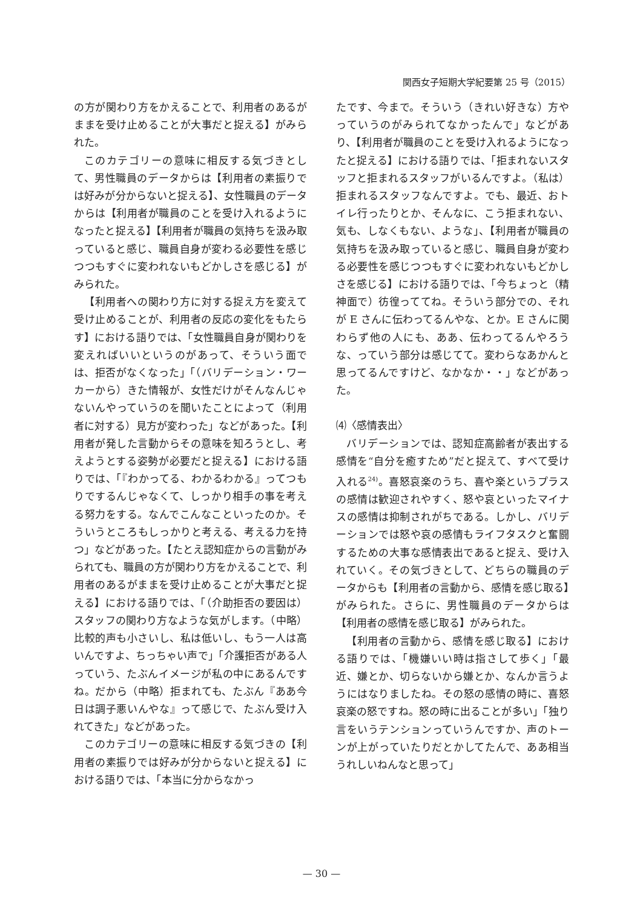関西女子短期大学紀要第 25 号（2015）
の方が関わり方をかえることで、利用者のあるがままを受け止めることが大事だと捉える】がみられた。
このカテゴリーの意味に相反する気づきとして、男性職員のデータからは【利用者の素振りでは好みが分からないと捉える】、女性職員のデータからは【利用者が職員のことを受け入れるようになったと捉える】【利用者が職員の気持ちを汲み取っていると感じ、職員自身が変わる必要性を感じつつもすぐに変われないもどかしさを感じる】がみられた。
【利用者への関わり方に対する捉え方を変えて受け止めることが、利用者の反応の変化をもたらす】における語りでは、「女性職員自身が関わりを変えればいいというのがあって、そういう面では、拒否がなくなった」「（バリデーション・ワーカーから）きた情報が、女性だけがそんなんじゃないんやっていうのを聞いたことによって（利用者に対する）見方が変わった」などがあった。【利用者が発した言動からその意味を知ろうとし、考えようとする姿勢が必要だと捉える】における語りでは、「『わかってる、わかるわかる』ってつもりでするんじゃなくて、しっかり相手の事を考える努力をする。なんでこんなこといったのか。そういうところもしっかりと考える、考える力を持つ」などがあった。【たとえ認知症からの言動がみられても、職員の方が関わり方をかえることで、利用者のあるがままを受け止めることが大事だと捉える】における語りでは、「（介助拒否の要因は）スタッフの関わり方なような気がします。（中略）比較的声も小さいし、私は低いし、もう一人は高いんですよ、ちっちゃい声で」「介護拒否がある人っていう、たぶんイメージが私の中にあるんですね。だから（中略）拒まれても、たぶん『ああ今日は調子悪いんやな』って感じで、たぶん受け入れてきた」などがあった。
このカテゴリーの意味に相反する気づきの【利用者の素振りでは好みが分からないと捉える】における語りでは、「本当に分からなかっ
たです、今まで。そういう（きれい好きな）方やっていうのがみられてなかったんで」などがあり、【利用者が職員のことを受け入れるようになったと捉える】における語りでは、「拒まれないスタッフと拒まれるスタッフがいるんですよ。（私は）拒まれるスタッフなんですよ。でも、最近、おトイレ行ったりとか、そんなに、こう拒まれない、気も、しなくもない、ような」、【利用者が職員の気持ちを汲み取っていると感じ、職員自身が変わる必要性を感じつつもすぐに変われないもどかしさを感じる】における語りでは、「今ちょっと（精神面で）彷徨っててね。そういう部分での、それが E さんに伝わってるんやな、とか。E さんに関わらず他の人にも、ああ、伝わってるんやろうな、っていう部分は感じてて。変わらなあかんと思ってるんですけど、なかなか・・」などがあった。
⑷〈感情表出〉
バリデーションでは、認知症高齢者が表出する感情を“自分を癒すため”だと捉えて、すべて受け入れる<sup>24)</sup>。喜怒哀楽のうち、喜や楽というプラスの感情は歓迎されやすく、怒や哀といったマイナスの感情は抑制されがちである。しかし、バリデーションでは怒や哀の感情もライフタスクと奮闘するための大事な感情表出であると捉え、受け入れていく。その気づきとして、どちらの職員のデータからも【利用者の言動から、感情を感じ取る】がみられた。さらに、男性職員のデータからは【利用者の感情を感じ取る】がみられた。
【利用者の言動から、感情を感じ取る】における語りでは、「機嫌いい時は指さして歩く」「最近、嫌とか、切らないから嫌とか、なんか言うようにはなりましたね。その怒の感情の時に、喜怒哀楽の怒ですね。怒の時に出ることが多い」「独り言をいうテンションっていうんですか、声のトーンが上がっていたりだとかしてたんで、ああ相当うれしいねんなと思って」
— 30 —